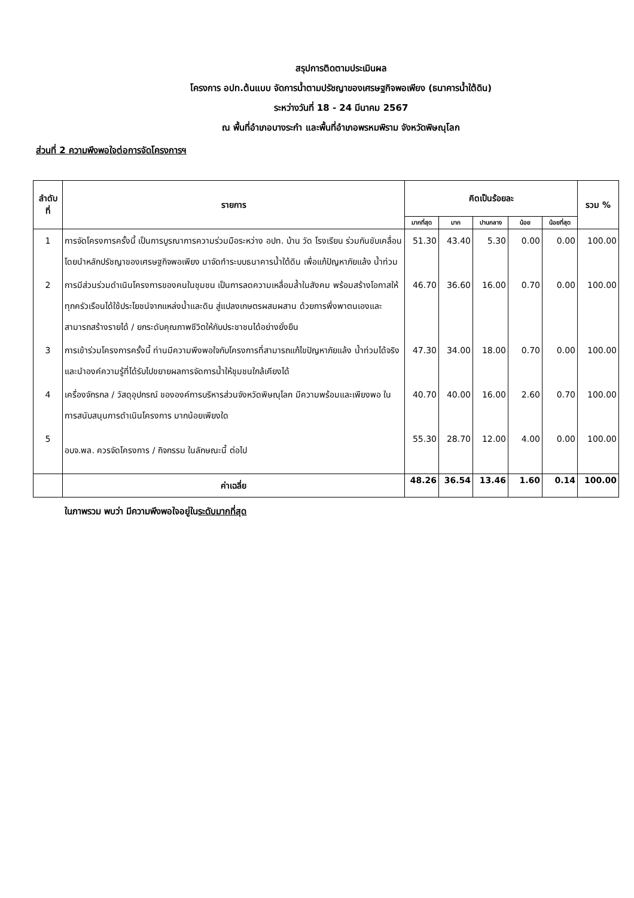สรุปการติดตามประเมินผล
โครงการ อปท.ต้นแบบ จัดการน้ำตามปรัชญาของเศรษฐกิจพอเพียง (ธนาคารน้ำใต้ดิน)
ระหว่างวันที่ 18 - 24 มีนาคม 2567
ณ พื้นที่อำเภอบางระกำ และพื้นที่อำเภอพรหมพิราม จังหวัดพิษณุโลก
ส่วนที่ 2 ความพึงพอใจต่อการจัดโครงการฯ
| ลำดับ ที่ | รายการ | คิดเป็นร้อยละ | | | | | รวม % |
| --- | --- | --- | --- | --- | --- | --- | --- |
| | | มากที่สุด | มาก | ปานกลาง | น้อย | น้อยที่สุด | |
| 1 | การจัดโครงการครั้งนี้ เป็นการบูรณาการความร่วมมือระหว่าง อปท. บ้าน วัด โรงเรียน ร่วมกันขับเคลื่อนโดยนำหลักปรัชญาของเศรษฐกิจพอเพียง มาจัดทำระบบธนาคารน้ำใต้ดิน เพื่อแก้ปัญหาภัยแล้ง น้ำท่วม | 51.30 | 43.40 | 5.30 | 0.00 | 0.00 | 100.00 |
| 2 | การมีส่วนร่วมดำเนินโครงการของคนในชุมชน เป็นการลดความเหลื่อมล้ำในสังคม พร้อมสร้างโอกาสให้ทุกครัวเรือนได้ใช้ประโยชน์จากแหล่งน้ำและดิน สู่แปลงเกษตรผสมผสาน ด้วยการพึ่งพาตนเองและสามารถสร้างรายได้ / ยกระดับคุณภาพชีวิตให้กับประชาชนได้อย่างยั่งยืน | 46.70 | 36.60 | 16.00 | 0.70 | 0.00 | 100.00 |
| 3 | การเข้าร่วมโครงการครั้งนี้ ท่านมีความพึงพอใจกับโครงการที่สามารถแก้ไขปัญหาภัยแล้ง น้ำท่วมได้จริง และนำองค์ความรู้ที่ได้รับไปขยายผลการจัดการน้ำให้ชุมชนใกล้เคียงได้ | 47.30 | 34.00 | 18.00 | 0.70 | 0.00 | 100.00 |
| 4 | เครื่องจักรกล / วัสดุอุปกรณ์ ขององค์การบริหารส่วนจังหวัดพิษณุโลก มีความพร้อมและเพียงพอ ในการสนับสนุนการดำเนินโครงการ มากน้อยเพียงใด | 40.70 | 40.00 | 16.00 | 2.60 | 0.70 | 100.00 |
| 5 | อบจ.พล. ควรจัดโครงการ / กิจกรรม ในลักษณะนี้ ต่อไป | 55.30 | 28.70 | 12.00 | 4.00 | 0.00 | 100.00 |
| | ค่าเฉลี่ย | 48.26 | 36.54 | 13.46 | 1.60 | 0.14 | 100.00 |
ในภาพรวม พบว่า มีความพึงพอใจอยู่ในระดับมากที่สุด